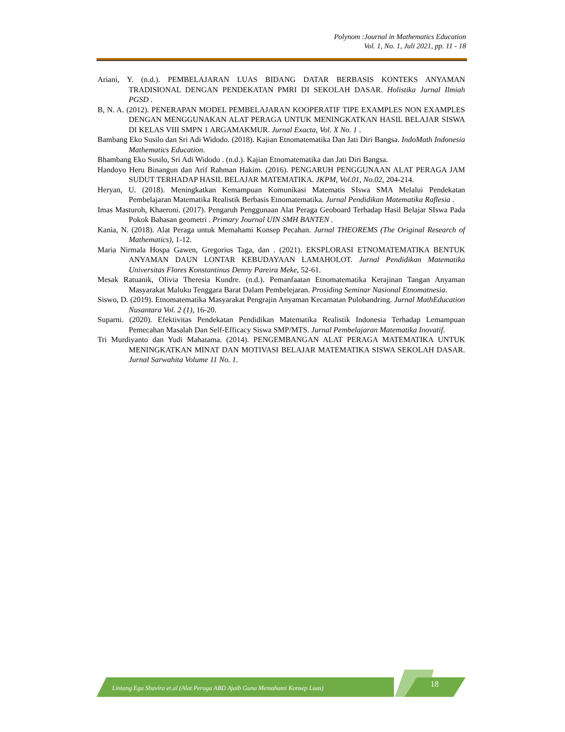Polynom :Journal in Mathematics Education
Vol. 1, No. 1, Juli 2021, pp. 11 - 18
Ariani, Y. (n.d.). PEMBELAJARAN LUAS BIDANG DATAR BERBASIS KONTEKS ANYAMAN TRADISIONAL DENGAN PENDEKATAN PMRI DI SEKOLAH DASAR. Holistika Jurnal Ilmiah PGSD .
B, N. A. (2012). PENERAPAN MODEL PEMBELAJARAN KOOPERATIF TIPE EXAMPLES NON EXAMPLES DENGAN MENGGUNAKAN ALAT PERAGA UNTUK MENINGKATKAN HASIL BELAJAR SISWA DI KELAS VIII SMPN 1 ARGAMAKMUR. Jurnal Exacta, Vol. X No. 1 .
Bambang Eko Susilo dan Sri Adi Widodo. (2018). Kajian Etnomatematika Dan Jati Diri Bangsa. IndoMath Indonesia Mathematics Education.
Bhambang Eko Susilo, Sri Adi Widodo . (n.d.). Kajian Etnomatematika dan Jati Diri Bangsa.
Handoyo Heru Binangun dan Arif Rahman Hakim. (2016). PENGARUH PENGGUNAAN ALAT PERAGA JAM SUDUT TERHADAP HASIL BELAJAR MATEMATIKA. JKPM, Vol.01, No.02, 204-214.
Heryan, U. (2018). Meningkatkan Kemampuan Komunikasi Matematis SIswa SMA Melalui Pendekatan Pembelajaran Matematika Realistik Berbasis Etnomatematika. Jurnal Pendidikan Matematika Raflesia .
Imas Masturoh, Khaeroni. (2017). Pengaruh Penggunaan Alat Peraga Geoboard Terhadap Hasil Belajar SIswa Pada Pokok Bahasan geometri . Primary Journal UIN SMH BANTEN .
Kania, N. (2018). Alat Peraga untuk Memahami Konsep Pecahan. Jurnal THEOREMS (The Original Research of Mathematics), 1-12.
Maria Nirmala Hospa Gawen, Gregorius Taga, dan . (2021). EKSPLORASI ETNOMATEMATIKA BENTUK ANYAMAN DAUN LONTAR KEBUDAYAAN LAMAHOLOT. Jurnal Pendidikan Matematika Universitas Flores Konstantinus Denny Pareira Meke, 52-61.
Mesak Ratuanik, Olivia Theresia Kundre. (n.d.). Pemanfaatan Etnomatematika Kerajinan Tangan Anyaman Masyarakat Maluku Tenggara Barat Dalam Pembelejaran. Prosiding Seminar Nasional Etnomatnesia.
Siswo, D. (2019). Etnomatematika Masyarakat Pengrajin Anyaman Kecamatan Pulobandring. Jurnal MathEducation Nusantara Vol. 2 (1), 16-20.
Suparni. (2020). Efektivitas Pendekatan Pendidikan Matematika Realistik Indonesia Terhadap Lemampuan Pemecahan Masalah Dan Self-Efficacy Siswa SMP/MTS. Jurnal Pembelajaran Matematika Inovatif.
Tri Murdiyanto dan Yudi Mahatama. (2014). PENGEMBANGAN ALAT PERAGA MATEMATIKA UNTUK MENINGKATKAN MINAT DAN MOTIVASI BELAJAR MATEMATIKA SISWA SEKOLAH DASAR. Jurnal Sarwahita Volume 11 No. 1.
Lintang Ega Shavira et.al (Alat Peraga ABD Ajaib Guna Memahami Konsep Luas)
18